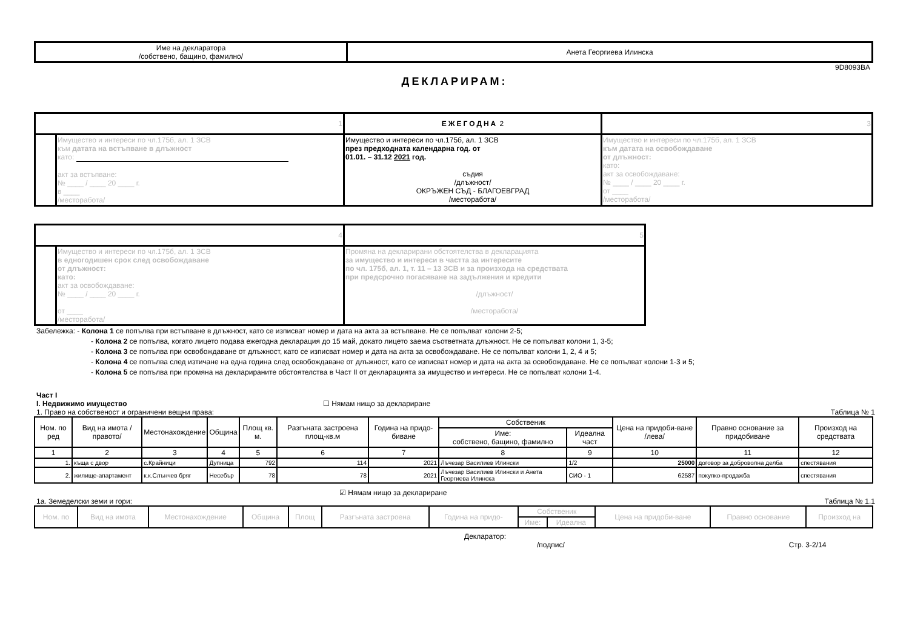| Име на декларатора /собствено, бащино, фамилно/ | Анета Георгиева Илинска |
9D8093BA
ДЕКЛАРИРАМ:
| 1 | | ЕЖЕГОДНА 2 | 3 |
| | Имущество и интереси по чл.175б, ал. 1 ЗСВ към датата на встъпване в длъжност като: акт за встъпване: № ____ / ____ 20 ____ г. в ____ /месторабота/ | Имущество и интереси по чл.175б, ал. 1 ЗСВ през предходната календарна год. от 01.01. – 31.12 2021 год. съдия /длъжност/ ОКРЪЖЕН СЪД - БЛАГОЕВГРАД /месторабота/ | Имущество и интереси по чл.175б, ал. 1 ЗСВ към датата на освобождаване от длъжност: като: акт за освобождаване: № ____ / ____ 20 ____ г. от ____ /месторабота/ |
| 4 | | 5 |
| | Имущество и интереси по чл.175б, ал. 1 ЗСВ в едногодишен срок след освобождаване от длъжност: като: акт за освобождаване: № ____ / ____ 20 ____ г. от ____ /месторабота/ | Промяна на декларирани обстоятелства в декларацията за имущество и интереси в частта за интересите по чл. 175б, ал. 1, т. 11 – 13 ЗСВ и за произхода на средствата при предсрочно погасяване на задължения и кредити /длъжност/ /месторабота/ |
Забележка: - Колона 1 се попълва при встъпване в длъжност, като се изписват номер и дата на акта за встъпване. Не се попълват колони 2-5;
- Колона 2 се попълва, когато лицето подава ежегодна декларация до 15 май, докато лицето заема съответната длъжност. Не се попълват колони 1, 3-5;
- Колона 3 се попълва при освобождаване от длъжност, като се изписват номер и дата на акта за освобождаване. Не се попълват колони 1, 2, 4 и 5;
- Колона 4 се попълва след изтичане на една година след освобождаване от длъжност, като се изписват номер и дата на акта за освобождаване. Не се попълват колони 1-3 и 5;
- Колона 5 се попълва при промяна на декларираните обстоятелства в Част II от декларацията за имущество и интереси. Не се попълват колони 1-4.
Част I
I. Недвижимо имущество ☐ Нямам нищо за деклариране
1. Право на собственост и ограничени вещни права: Таблица № 1
| Ном. по ред | Вид на имота /правото/ | Местонахождение | Община | Площ кв. м. | Разгъната застроена площ-кв.м | Година на придо-биване | Собственик | | Цена на придоби-ване /лева/ | Правно основание за придобиване | Произход на средствата |
| --- | --- | --- | --- | --- | --- | --- | --- | --- | --- | --- | --- |
| | | | | | | | Име: собствено, бащино, фамилно | Идеална част | | | |
| 1 | 2 | 3 | 4 | 5 | 6 | 7 | 8 | 9 | 10 | 11 | 12 |
| 1. | къща с двор | с.Крайници | Дупница | 792 | 114 | 2021 | Лъчезар Василиев Илински | 1/2 | 25000 | договор за доброволна делба | спестявания |
| 2. | жилище-апартамент | к.к.Слънчев бряг | Несебър | 78 | 78 | 2021 | Лъчезар Василиев Илински и Анета Георгиева Илинска | СИО - 1 | 62587 | покупко-продажба | спестявания |
☑ Нямам нищо за деклариране
1а. Земеделски земи и гори: Таблица № 1.1
| Ном. по | Вид на имота | Местонахождение | Община | Площ | Разгъната застроена | Година на придо- | Собственик | | Цена на придоби-ване | Правно основание | Произход на |
| --- | --- | --- | --- | --- | --- | --- | --- | --- | --- | --- | --- |
| | | | | | | | Име: | Идеална | | | |
Декларатор:
/подпис/ Стр. 3-2/14